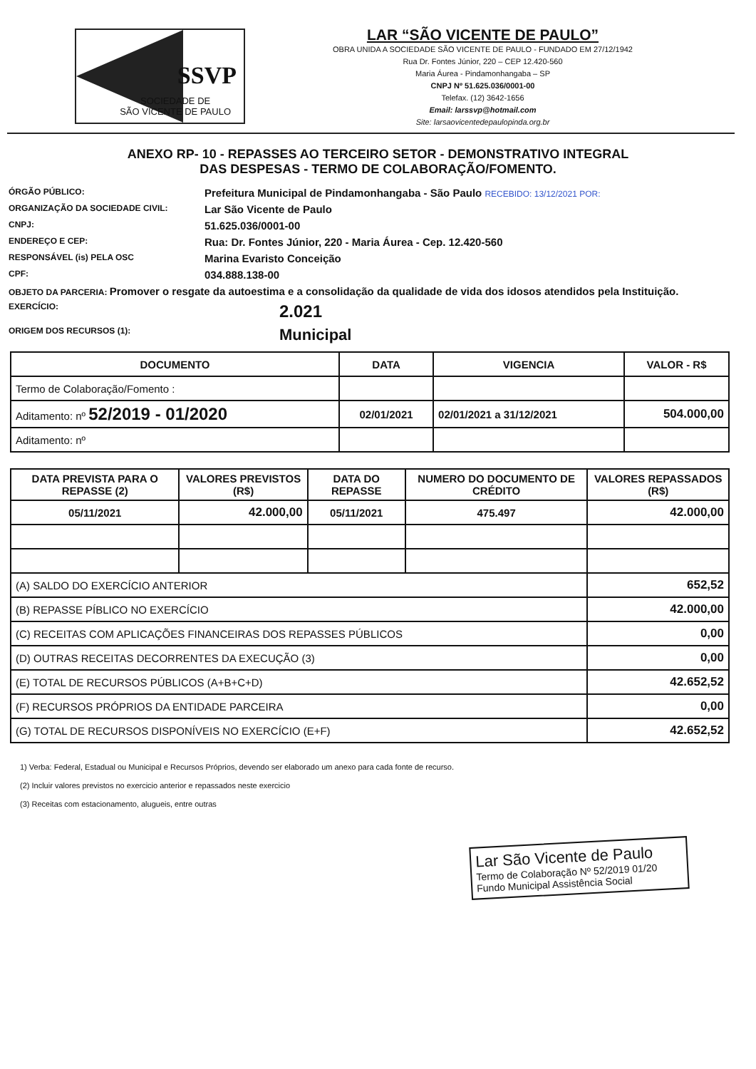SSVP
SOCIEDADE DE
SÃO VICENTE DE PAULO
LAR “SÃO VICENTE DE PAULO”
OBRA UNIDA A SOCIEDADE SÃO VICENTE DE PAULO - FUNDADO EM 27/12/1942
Rua Dr. Fontes Júnior, 220 – CEP 12.420-560
Maria Áurea - Pindamonhangaba – SP
CNPJ Nº 51.625.036/0001-00
Telefax. (12) 3642-1656
Email: larssvp@hotmail.com
Site: larsaovicentedepaulopinda.org.br
ANEXO RP- 10 - REPASSES AO TERCEIRO SETOR - DEMONSTRATIVO INTEGRAL
DAS DESPESAS - TERMO DE COLABORAÇÃO/FOMENTO.
ÓRGÃO PÚBLICO: Prefeitura Municipal de Pindamonhangaba - São Paulo RECEBIDO: 13/12/2021 POR: ORGANIZAÇÃO DA SOCIEDADE CIVIL: Lar São Vicente de Paulo CNPJ: 51.625.036/0001-00 ENDEREÇO E CEP: Rua: Dr. Fontes Júnior, 220 - Maria Áurea - Cep. 12.420-560 RESPONSÁVEL (is) PELA OSC Marina Evaristo Conceição CPF: 034.888.138-00
OBJETO DA PARCERIA: Promover o resgate da autoestima e a consolidação da qualidade de vida dos idosos atendidos pela Instituição.
EXERCÍCIO: 2.021 ORIGEM DOS RECURSOS (1): Municipal
| DOCUMENTO | DATA | VIGENCIA | VALOR - R$ |
| --- | --- | --- | --- |
| Termo de Colaboração/Fomento : | | | |
| Aditamento: nº 52/2019 - 01/2020 | 02/01/2021 | 02/01/2021 a 31/12/2021 | 504.000,00 |
| Aditamento: nº | | | |
| DATA PREVISTA PARA O REPASSE (2) | VALORES PREVISTOS (R$) | DATA DO REPASSE | NUMERO DO DOCUMENTO DE CRÉDITO | VALORES REPASSADOS (R$) |
| --- | --- | --- | --- | --- |
| 05/11/2021 | 42.000,00 | 05/11/2021 | 475.497 | 42.000,00 |
| (A) SALDO DO EXERCÍCIO ANTERIOR | | | | 652,52 |
| (B) REPASSE PÍBLICO NO EXERCÍCIO | | | | 42.000,00 |
| (C) RECEITAS COM APLICAÇÕES FINANCEIRAS DOS REPASSES PÚBLICOS | | | | 0,00 |
| (D) OUTRAS RECEITAS DECORRENTES DA EXECUÇÃO (3) | | | | 0,00 |
| (E) TOTAL DE RECURSOS PÚBLICOS (A+B+C+D) | | | | 42.652,52 |
| (F) RECURSOS PRÓPRIOS DA ENTIDADE PARCEIRA | | | | 0,00 |
| (G) TOTAL DE RECURSOS DISPONÍVEIS NO EXERCÍCIO (E+F) | | | | 42.652,52 |
1) Verba: Federal, Estadual ou Municipal e Recursos Próprios, devendo ser elaborado um anexo para cada fonte de recurso.
(2) Incluir valores previstos no exercicio anterior e repassados neste exercicio
(3) Receitas com estacionamento, alugueis, entre outras
Lar São Vicente de Paulo
Termo de Colaboração Nº 52/2019 01/20
Fundo Municipal Assistência Social